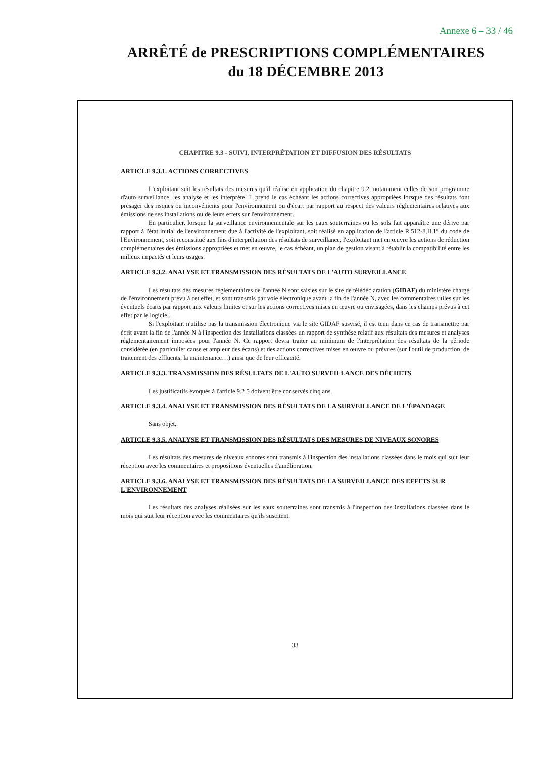Annexe 6 – 33 / 46
ARRÊTÉ de PRESCRIPTIONS COMPLÉMENTAIRES
du 18 DÉCEMBRE 2013
CHAPITRE 9.3 - SUIVI, INTERPRÉTATION ET DIFFUSION DES RÉSULTATS
ARTICLE 9.3.1. ACTIONS CORRECTIVES
L'exploitant suit les résultats des mesures qu'il réalise en application du chapitre 9.2, notamment celles de son programme d'auto surveillance, les analyse et les interprète. Il prend le cas échéant les actions correctives appropriées lorsque des résultats font présager des risques ou inconvénients pour l'environnement ou d'écart par rapport au respect des valeurs réglementaires relatives aux émissions de ses installations ou de leurs effets sur l'environnement.
En particulier, lorsque la surveillance environnementale sur les eaux souterraines ou les sols fait apparaître une dérive par rapport à l'état initial de l'environnement due à l'activité de l'exploitant, soit réalisé en application de l'article R.512-8.II.1° du code de l'Environnement, soit reconstitué aux fins d'interprétation des résultats de surveillance, l'exploitant met en œuvre les actions de réduction complémentaires des émissions appropriées et met en œuvre, le cas échéant, un plan de gestion visant à rétablir la compatibilité entre les milieux impactés et leurs usages.
ARTICLE 9.3.2. ANALYSE ET TRANSMISSION DES RÉSULTATS DE L'AUTO SURVEILLANCE
Les résultats des mesures réglementaires de l'année N sont saisies sur le site de télédéclaration (GIDAF) du ministère chargé de l'environnement prévu à cet effet, et sont transmis par voie électronique avant la fin de l'année N, avec les commentaires utiles sur les éventuels écarts par rapport aux valeurs limites et sur les actions correctives mises en œuvre ou envisagées, dans les champs prévus à cet effet par le logiciel.
Si l'exploitant n'utilise pas la transmission électronique via le site GIDAF susvisé, il est tenu dans ce cas de transmettre par écrit avant la fin de l'année N à l'inspection des installations classées un rapport de synthèse relatif aux résultats des mesures et analyses réglementairement imposées pour l'année N. Ce rapport devra traiter au minimum de l'interprétation des résultats de la période considérée (en particulier cause et ampleur des écarts) et des actions correctives mises en œuvre ou prévues (sur l'outil de production, de traitement des effluents, la maintenance…) ainsi que de leur efficacité.
ARTICLE 9.3.3. TRANSMISSION DES RÉSULTATS DE L'AUTO SURVEILLANCE DES DÉCHETS
Les justificatifs évoqués à l'article 9.2.5 doivent être conservés cinq ans.
ARTICLE 9.3.4. ANALYSE ET TRANSMISSION DES RÉSULTATS DE LA SURVEILLANCE DE L'ÉPANDAGE
Sans objet.
ARTICLE 9.3.5. ANALYSE ET TRANSMISSION DES RÉSULTATS DES MESURES DE NIVEAUX SONORES
Les résultats des mesures de niveaux sonores sont transmis à l'inspection des installations classées dans le mois qui suit leur réception avec les commentaires et propositions éventuelles d'amélioration.
ARTICLE 9.3.6. ANALYSE ET TRANSMISSION DES RÉSULTATS DE LA SURVEILLANCE DES EFFETS SUR L'ENVIRONNEMENT
Les résultats des analyses réalisées sur les eaux souterraines sont transmis à l'inspection des installations classées dans le mois qui suit leur réception avec les commentaires qu'ils suscitent.
33